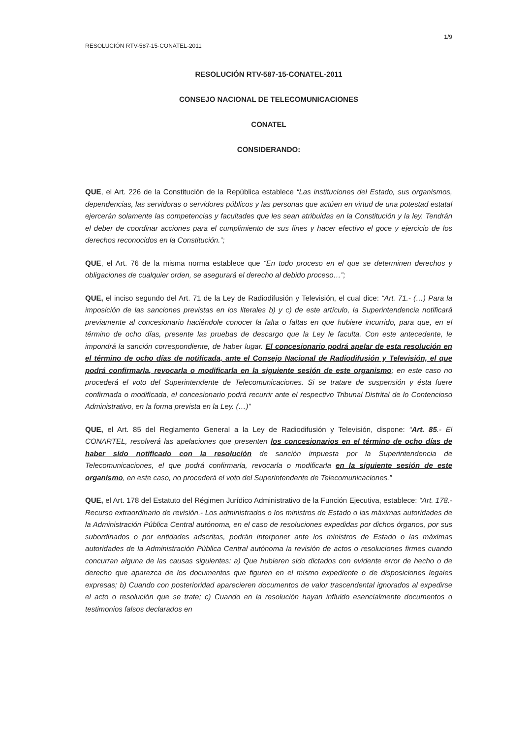1/9
RESOLUCIÓN RTV-587-15-CONATEL-2011
RESOLUCIÓN RTV-587-15-CONATEL-2011
CONSEJO NACIONAL DE TELECOMUNICACIONES
CONATEL
CONSIDERANDO:
QUE, el Art. 226 de la Constitución de la República establece “Las instituciones del Estado, sus organismos, dependencias, las servidoras o servidores públicos y las personas que actúen en virtud de una potestad estatal ejercerán solamente las competencias y facultades que les sean atribuidas en la Constitución y la ley. Tendrán el deber de coordinar acciones para el cumplimiento de sus fines y hacer efectivo el goce y ejercicio de los derechos reconocidos en la Constitución.”;
QUE, el Art. 76 de la misma norma establece que “En todo proceso en el que se determinen derechos y obligaciones de cualquier orden, se asegurará el derecho al debido proceso…”;
QUE, el inciso segundo del Art. 71 de la Ley de Radiodifusión y Televisión, el cual dice: “Art. 71.- (…) Para la imposición de las sanciones previstas en los literales b) y c) de este artículo, la Superintendencia notificará previamente al concesionario haciéndole conocer la falta o faltas en que hubiere incurrido, para que, en el término de ocho días, presente las pruebas de descargo que la Ley le faculta. Con este antecedente, le impondrá la sanción correspondiente, de haber lugar. El concesionario podrá apelar de esta resolución en el término de ocho días de notificada, ante el Consejo Nacional de Radiodifusión y Televisión, el que podrá confirmarla, revocarla o modificarla en la siguiente sesión de este organismo; en este caso no procederá el voto del Superintendente de Telecomunicaciones. Si se tratare de suspensión y ésta fuere confirmada o modificada, el concesionario podrá recurrir ante el respectivo Tribunal Distrital de lo Contencioso Administrativo, en la forma prevista en la Ley. (…)”
QUE, el Art. 85 del Reglamento General a la Ley de Radiodifusión y Televisión, dispone: “Art. 85.- El CONARTEL, resolverá las apelaciones que presenten los concesionarios en el término de ocho días de haber sido notificado con la resolución de sanción impuesta por la Superintendencia de Telecomunicaciones, el que podrá confirmarla, revocarla o modificarla en la siguiente sesión de este organismo, en este caso, no procederá el voto del Superintendente de Telecomunicaciones.”
QUE, el Art. 178 del Estatuto del Régimen Jurídico Administrativo de la Función Ejecutiva, establece: “Art. 178.- Recurso extraordinario de revisión.- Los administrados o los ministros de Estado o las máximas autoridades de la Administración Pública Central autónoma, en el caso de resoluciones expedidas por dichos órganos, por sus subordinados o por entidades adscritas, podrán interponer ante los ministros de Estado o las máximas autoridades de la Administración Pública Central autónoma la revisión de actos o resoluciones firmes cuando concurran alguna de las causas siguientes: a) Que hubieren sido dictados con evidente error de hecho o de derecho que aparezca de los documentos que figuren en el mismo expediente o de disposiciones legales expresas; b) Cuando con posterioridad aparecieren documentos de valor trascendental ignorados al expedirse el acto o resolución que se trate; c) Cuando en la resolución hayan influido esencialmente documentos o testimonios falsos declarados en